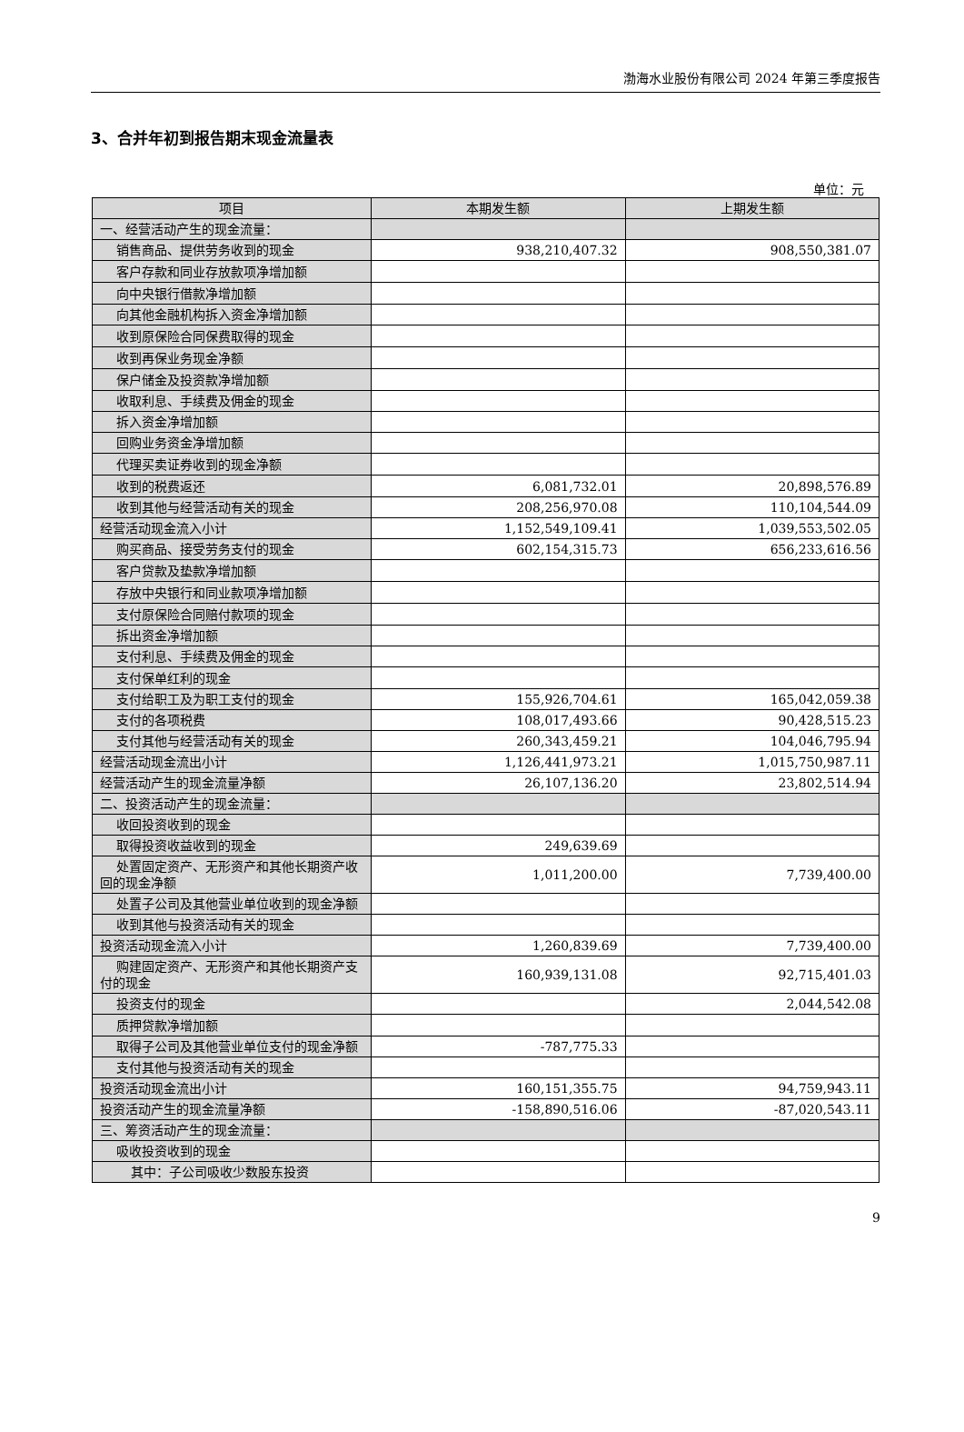渤海水业股份有限公司 2024 年第三季度报告
3、合并年初到报告期末现金流量表
单位：元
| 项目 | 本期发生额 | 上期发生额 |
| --- | --- | --- |
| 一、经营活动产生的现金流量： | | |
| 销售商品、提供劳务收到的现金 | 938,210,407.32 | 908,550,381.07 |
| 客户存款和同业存放款项净增加额 | | |
| 向中央银行借款净增加额 | | |
| 向其他金融机构拆入资金净增加额 | | |
| 收到原保险合同保费取得的现金 | | |
| 收到再保业务现金净额 | | |
| 保户储金及投资款净增加额 | | |
| 收取利息、手续费及佣金的现金 | | |
| 拆入资金净增加额 | | |
| 回购业务资金净增加额 | | |
| 代理买卖证券收到的现金净额 | | |
| 收到的税费返还 | 6,081,732.01 | 20,898,576.89 |
| 收到其他与经营活动有关的现金 | 208,256,970.08 | 110,104,544.09 |
| 经营活动现金流入小计 | 1,152,549,109.41 | 1,039,553,502.05 |
| 购买商品、接受劳务支付的现金 | 602,154,315.73 | 656,233,616.56 |
| 客户贷款及垫款净增加额 | | |
| 存放中央银行和同业款项净增加额 | | |
| 支付原保险合同赔付款项的现金 | | |
| 拆出资金净增加额 | | |
| 支付利息、手续费及佣金的现金 | | |
| 支付保单红利的现金 | | |
| 支付给职工及为职工支付的现金 | 155,926,704.61 | 165,042,059.38 |
| 支付的各项税费 | 108,017,493.66 | 90,428,515.23 |
| 支付其他与经营活动有关的现金 | 260,343,459.21 | 104,046,795.94 |
| 经营活动现金流出小计 | 1,126,441,973.21 | 1,015,750,987.11 |
| 经营活动产生的现金流量净额 | 26,107,136.20 | 23,802,514.94 |
| 二、投资活动产生的现金流量： | | |
| 收回投资收到的现金 | | |
| 取得投资收益收到的现金 | 249,639.69 | |
| 处置固定资产、无形资产和其他长期资产收回的现金净额 | 1,011,200.00 | 7,739,400.00 |
| 处置子公司及其他营业单位收到的现金净额 | | |
| 收到其他与投资活动有关的现金 | | |
| 投资活动现金流入小计 | 1,260,839.69 | 7,739,400.00 |
| 购建固定资产、无形资产和其他长期资产支付的现金 | 160,939,131.08 | 92,715,401.03 |
| 投资支付的现金 | | 2,044,542.08 |
| 质押贷款净增加额 | | |
| 取得子公司及其他营业单位支付的现金净额 | -787,775.33 | |
| 支付其他与投资活动有关的现金 | | |
| 投资活动现金流出小计 | 160,151,355.75 | 94,759,943.11 |
| 投资活动产生的现金流量净额 | -158,890,516.06 | -87,020,543.11 |
| 三、筹资活动产生的现金流量： | | |
| 吸收投资收到的现金 | | |
| 其中：子公司吸收少数股东投资 | | |
9